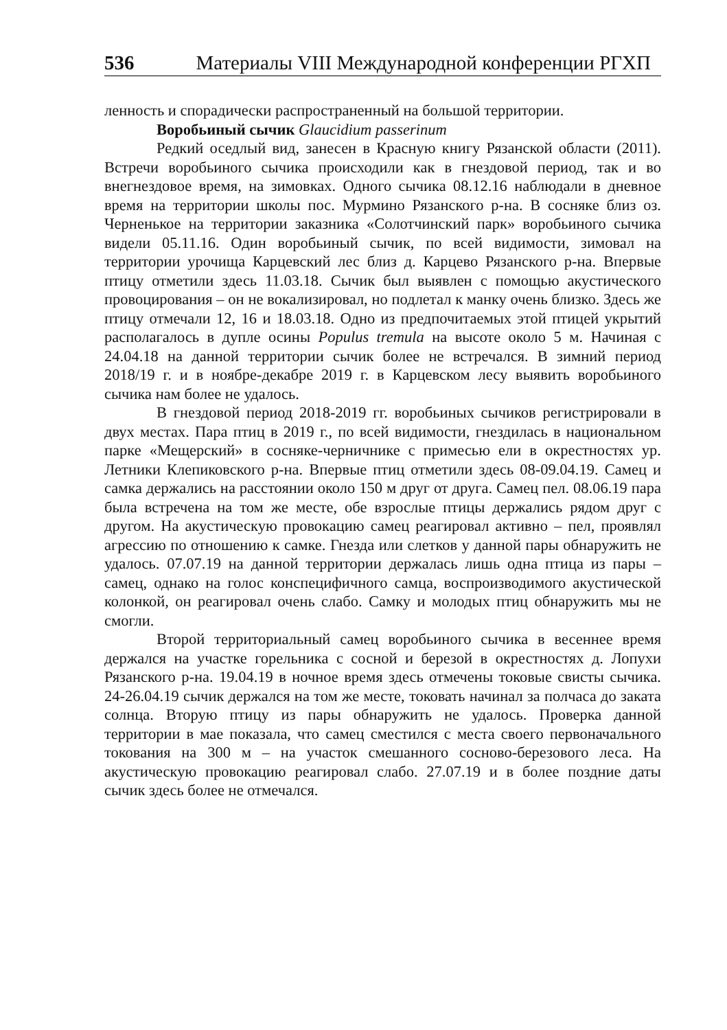536 Материалы VIII Международной конференции РГХП
ленность и спорадически распространенный на большой территории.
Воробьиный сычик Glaucidium passerinum
Редкий оседлый вид, занесен в Красную книгу Рязанской области (2011). Встречи воробьиного сычика происходили как в гнездовой период, так и во внегнездовое время, на зимовках. Одного сычика 08.12.16 наблюдали в дневное время на территории школы пос. Мурмино Рязанского р-на. В сосняке близ оз. Черненькое на территории заказника «Солотчинский парк» воробьиного сычика видели 05.11.16. Один воробьиный сычик, по всей видимости, зимовал на территории урочища Карцевский лес близ д. Карцево Рязанского р-на. Впервые птицу отметили здесь 11.03.18. Сычик был выявлен с помощью акустического провоцирования – он не вокализировал, но подлетал к манку очень близко. Здесь же птицу отмечали 12, 16 и 18.03.18. Одно из предпочитаемых этой птицей укрытий располагалось в дупле осины Populus tremula на высоте около 5 м. Начиная с 24.04.18 на данной территории сычик более не встречался. В зимний период 2018/19 г. и в ноябре-декабре 2019 г. в Карцевском лесу выявить воробьиного сычика нам более не удалось.
В гнездовой период 2018-2019 гг. воробьиных сычиков регистрировали в двух местах. Пара птиц в 2019 г., по всей видимости, гнездилась в национальном парке «Мещерский» в сосняке-черничнике с примесью ели в окрестностях ур. Летники Клепиковского р-на. Впервые птиц отметили здесь 08-09.04.19. Самец и самка держались на расстоянии около 150 м друг от друга. Самец пел. 08.06.19 пара была встречена на том же месте, обе взрослые птицы держались рядом друг с другом. На акустическую провокацию самец реагировал активно – пел, проявлял агрессию по отношению к самке. Гнезда или слетков у данной пары обнаружить не удалось. 07.07.19 на данной территории держалась лишь одна птица из пары – самец, однако на голос конспецифичного самца, воспроизводимого акустической колонкой, он реагировал очень слабо. Самку и молодых птиц обнаружить мы не смогли.
Второй территориальный самец воробьиного сычика в весеннее время держался на участке горельника с сосной и березой в окрестностях д. Лопухи Рязанского р-на. 19.04.19 в ночное время здесь отмечены токовые свисты сычика. 24-26.04.19 сычик держался на том же месте, токовать начинал за полчаса до заката солнца. Вторую птицу из пары обнаружить не удалось. Проверка данной территории в мае показала, что самец сместился с места своего первоначального токования на 300 м – на участок смешанного сосново-березового леса. На акустическую провокацию реагировал слабо. 27.07.19 и в более поздние даты сычик здесь более не отмечался.